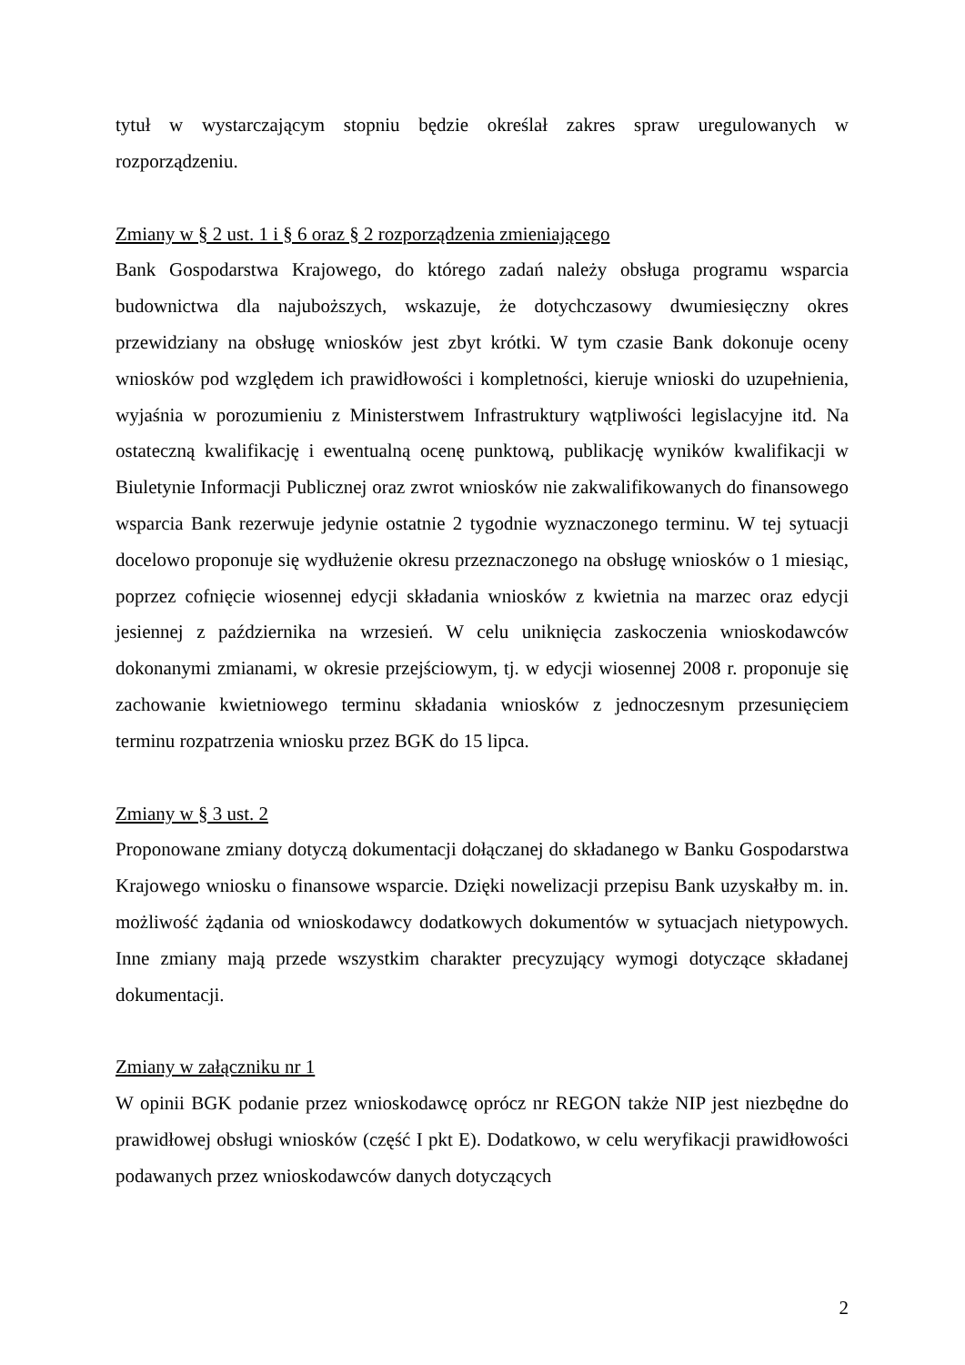tytuł w wystarczającym stopniu będzie określał zakres spraw uregulowanych w rozporządzeniu.
Zmiany w § 2 ust. 1 i § 6 oraz § 2 rozporządzenia zmieniającego
Bank Gospodarstwa Krajowego, do którego zadań należy obsługa programu wsparcia budownictwa dla najuboższych, wskazuje, że dotychczasowy dwumiesięczny okres przewidziany na obsługę wniosków jest zbyt krótki. W tym czasie Bank dokonuje oceny wniosków pod względem ich prawidłowości i kompletności, kieruje wnioski do uzupełnienia, wyjaśnia w porozumieniu z Ministerstwem Infrastruktury wątpliwości legislacyjne itd. Na ostateczną kwalifikację i ewentualną ocenę punktową, publikację wyników kwalifikacji w Biuletynie Informacji Publicznej oraz zwrot wniosków nie zakwalifikowanych do finansowego wsparcia Bank rezerwuje jedynie ostatnie 2 tygodnie wyznaczonego terminu. W tej sytuacji docelowo proponuje się wydłużenie okresu przeznaczonego na obsługę wniosków o 1 miesiąc, poprzez cofnięcie wiosennej edycji składania wniosków z kwietnia na marzec oraz edycji jesiennej z października na wrzesień. W celu uniknięcia zaskoczenia wnioskodawców dokonanymi zmianami, w okresie przejściowym, tj. w edycji wiosennej 2008 r. proponuje się zachowanie kwietniowego terminu składania wniosków z jednoczesnym przesunięciem terminu rozpatrzenia wniosku przez BGK do 15 lipca.
Zmiany w § 3 ust. 2
Proponowane zmiany dotyczą dokumentacji dołączanej do składanego w Banku Gospodarstwa Krajowego wniosku o finansowe wsparcie. Dzięki nowelizacji przepisu Bank uzyskałby m. in. możliwość żądania od wnioskodawcy dodatkowych dokumentów w sytuacjach nietypowych. Inne zmiany mają przede wszystkim charakter precyzujący wymogi dotyczące składanej dokumentacji.
Zmiany w załączniku nr 1
W opinii BGK podanie przez wnioskodawcę oprócz nr REGON także NIP jest niezbędne do prawidłowej obsługi wniosków (część I pkt E). Dodatkowo, w celu weryfikacji prawidłowości podawanych przez wnioskodawców danych dotyczących
2